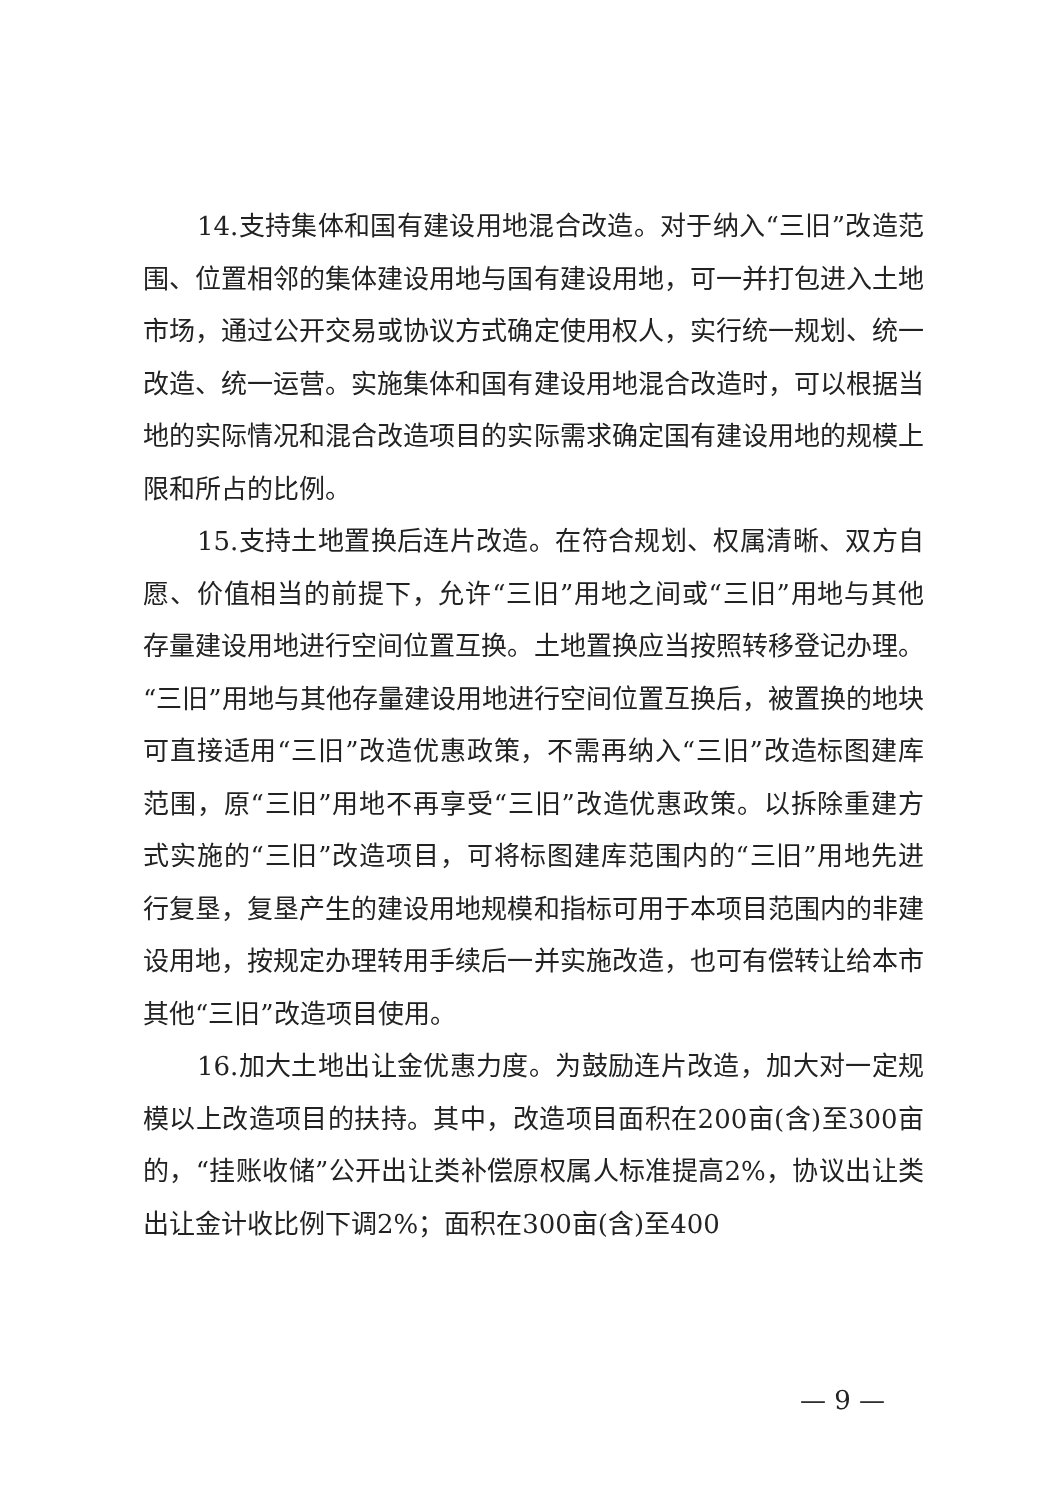14.支持集体和国有建设用地混合改造。对于纳入“三旧”改造范围、位置相邻的集体建设用地与国有建设用地，可一并打包进入土地市场，通过公开交易或协议方式确定使用权人，实行统一规划、统一改造、统一运营。实施集体和国有建设用地混合改造时，可以根据当地的实际情况和混合改造项目的实际需求确定国有建设用地的规模上限和所占的比例。
15.支持土地置换后连片改造。在符合规划、权属清晰、双方自愿、价值相当的前提下，允许“三旧”用地之间或“三旧”用地与其他存量建设用地进行空间位置互换。土地置换应当按照转移登记办理。“三旧”用地与其他存量建设用地进行空间位置互换后，被置换的地块可直接适用“三旧”改造优惠政策，不需再纳入“三旧”改造标图建库范围，原“三旧”用地不再享受“三旧”改造优惠政策。以拆除重建方式实施的“三旧”改造项目，可将标图建库范围内的“三旧”用地先进行复垦，复垦产生的建设用地规模和指标可用于本项目范围内的非建设用地，按规定办理转用手续后一并实施改造，也可有偿转让给本市其他“三旧”改造项目使用。
16.加大土地出让金优惠力度。为鼓励连片改造，加大对一定规模以上改造项目的扶持。其中，改造项目面积在200亩(含)至300亩的，“挂账收储”公开出让类补偿原权属人标准提高2%，协议出让类出让金计收比例下调2%；面积在300亩(含)至400
— 9 —